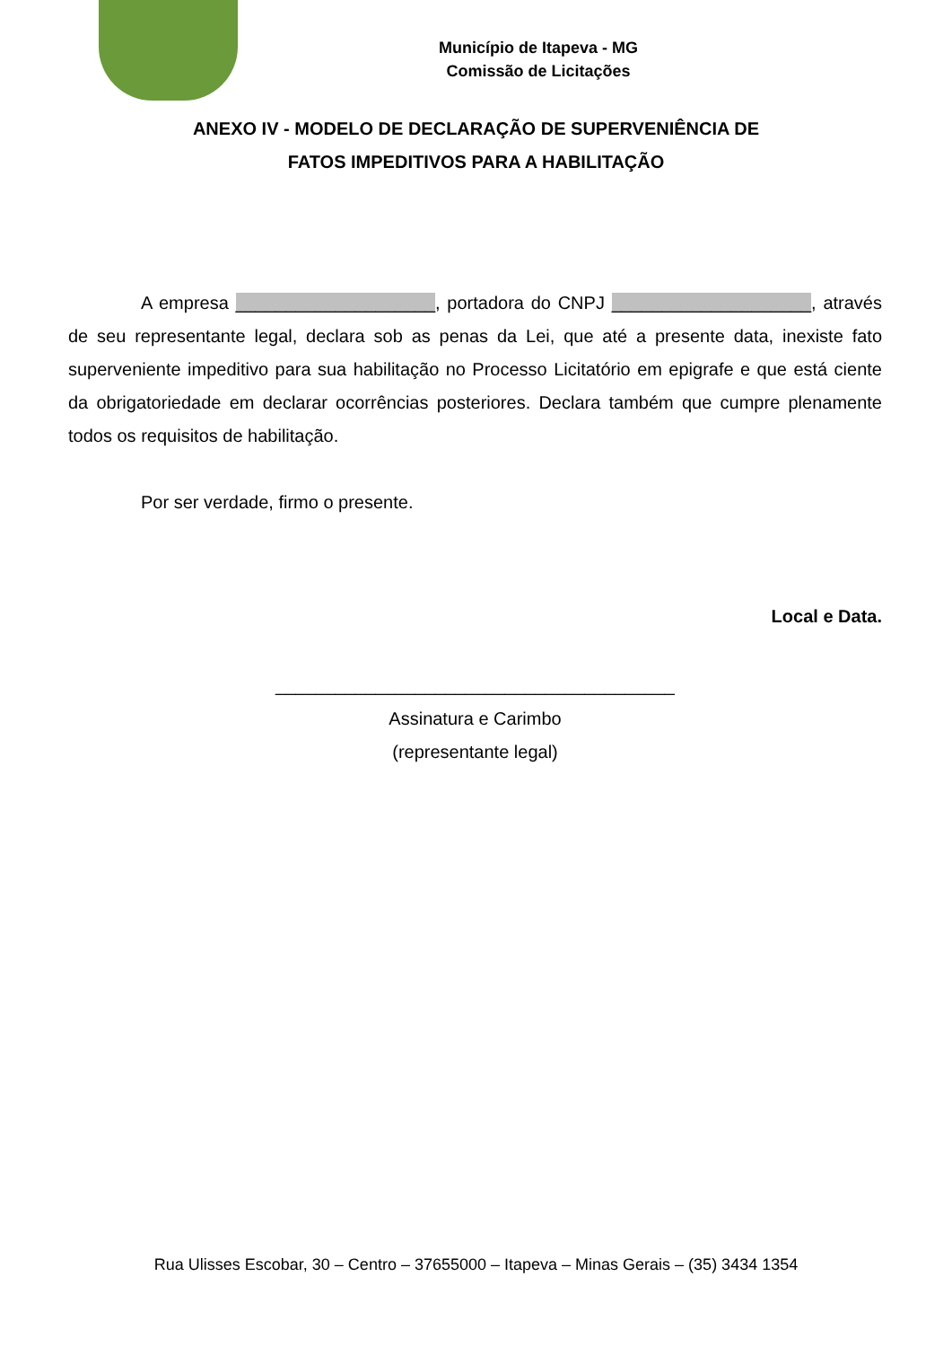Município de Itapeva - MG
Comissão de Licitações
ANEXO IV - MODELO DE DECLARAÇÃO DE SUPERVENIÊNCIA DE
FATOS IMPEDITIVOS PARA A HABILITAÇÃO
A empresa ____________________, portadora do CNPJ ____________________, através de seu representante legal, declara sob as penas da Lei, que até a presente data, inexiste fato superveniente impeditivo para sua habilitação no Processo Licitatório em epigrafe e que está ciente da obrigatoriedade em declarar ocorrências posteriores. Declara também que cumpre plenamente todos os requisitos de habilitação.
Por ser verdade, firmo o presente.
Local e Data.
________________________________________
Assinatura e Carimbo
(representante legal)
Rua Ulisses Escobar, 30 – Centro – 37655000 – Itapeva – Minas Gerais – (35) 3434 1354